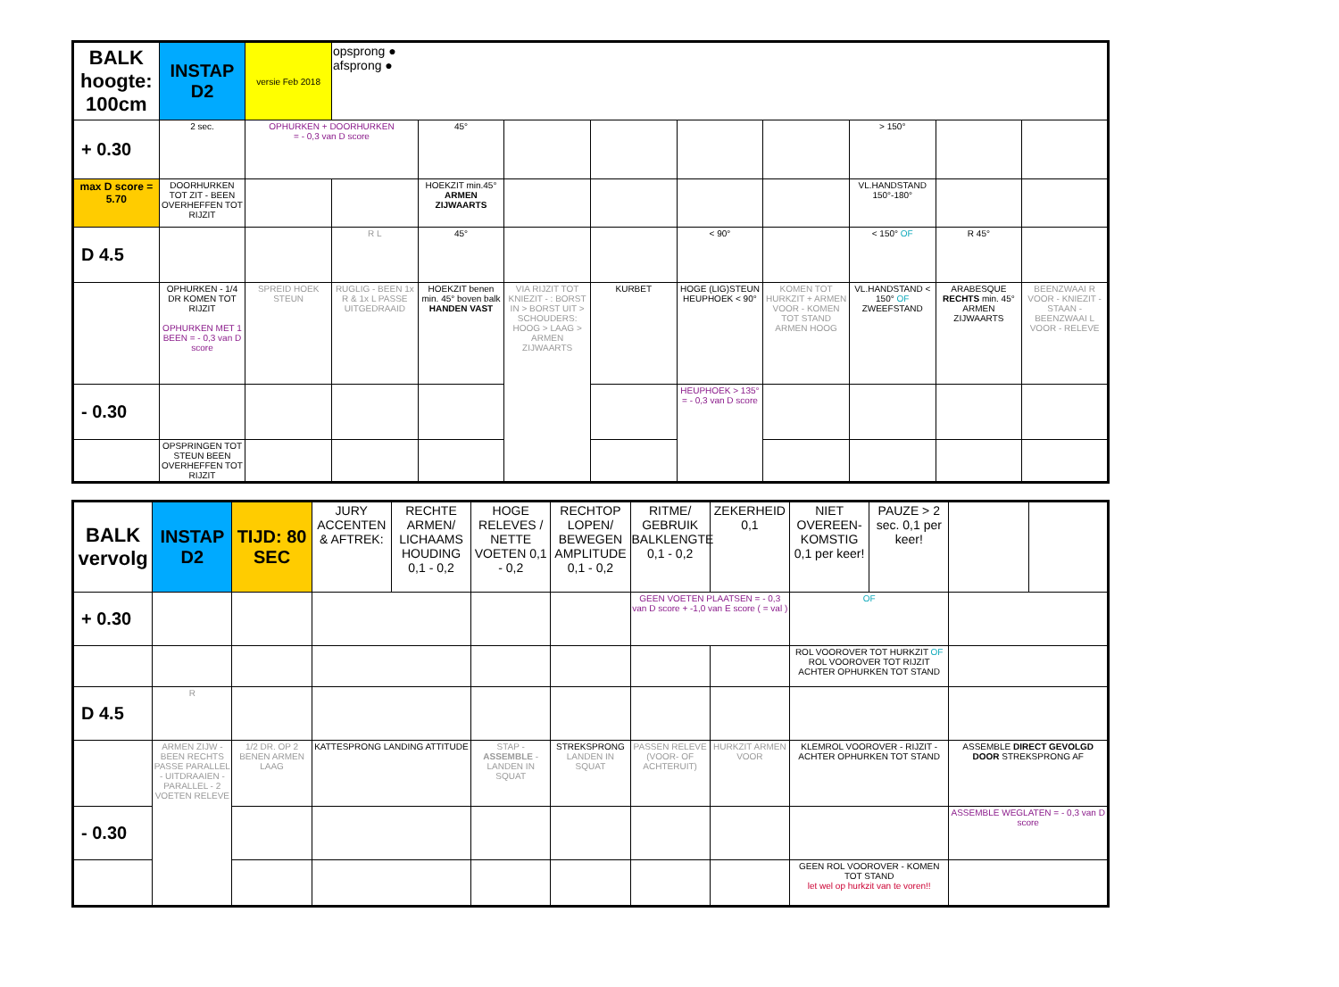| BALK hoogte: 100cm | INSTAP D2 | versie Feb 2018 | opsprong ● afsprong ● | | | | | | | | |
| + 0.30 | 2 sec. | OPHURKEN + DOORHURKEN = - 0,3 van D score | | 45° | | | | | > 150° | | |
| max D score = 5.70 | DOORHURKEN TOT ZIT - BEEN OVERHEFFEN TOT RIJZIT | | | HOEKZIT min.45° ARMEN ZIJWAARTS | | | | | VL.HANDSTAND 150°-180° | | |
| D 4.5 | | | R L | 45° | | | < 90° | | < 150° OF | R 45° | |
| | OPHURKEN - 1/4 DR KOMEN TOT RIJZIT OPHURKEN MET 1 BEEN = - 0,3 van D score | SPREID HOEK STEUN | RUGLIG - BEEN 1x R & 1x L PASSE UITGEDRAAID | HOEKZIT benen min. 45° boven balk HANDEN VAST | VIA RIJZIT TOT KNIEZIT - : BORST IN > BORST UIT > SCHOUDERS: HOOG > LAAG > ARMEN ZIJWAARTS | KURBET | HOGE (LIG)STEUN HEUPHOEK < 90° | KOMEN TOT HURKZIT + ARMEN VOOR - KOMEN TOT STAND ARMEN HOOG | VL.HANDSTAND < 150° OF ZWEEFSTAND | ARABESQUE RECHTS min. 45° ARMEN ZIJWAARTS | BEENZWAAI R VOOR - KNIEZIT - STAAN - BEENZWAAI L VOOR - RELEVE |
| - 0.30 | | | | | | | HEUPHOEK > 135° = - 0,3 van D score | | | | |
| | OPSPRINGEN TOT STEUN BEEN OVERHEFFEN TOT RIJZIT | | | | | | | | | | |
| BALK vervolg | INSTAP D2 | TIJD: 80 SEC | JURY ACCENTEN & AFTREK: | RECHTE ARMEN/ LICHAAMS HOUDING 0,1 - 0,2 | HOGE RELEVES / NETTE VOETEN 0,1 - 0,2 | RECHTOP LOPEN/ BEWEGEN AMPLITUDE 0,1 - 0,2 | RITME/ GEBRUIK BALKLENGTE 0,1 - 0,2 | ZEKERHEID 0,1 | NIET OVEREEN-KOMSTIG 0,1 per keer! | PAUZE > 2 sec. 0,1 per keer! | |
| + 0.30 | | | | | | | GEEN VOETEN PLAATSEN = - 0,3 van D score + -1,0 van E score ( = val ) | | OF | | |
| | | | | | | | | | ROL VOOROVER TOT HURKZIT OF ROL VOOROVER TOT RIJZIT ACHTER OPHURKEN TOT STAND | | |
| D 4.5 | R | | | | | | | | | | |
| | ARMEN ZIJW - BEEN RECHTS PASSE PARALLEL - UITDRAAIEN - PARALLEL - 2 VOETEN RELEVE | 1/2 DR. OP 2 BENEN ARMEN LAAG | KATTESPRONG LANDING ATTITUDE | | STAP - ASSEMBLE - LANDEN IN SQUAT | STREKSPRONG LANDEN IN SQUAT | PASSEN RELEVE (VOOR- OF ACHTERUIT) | HURKZIT ARMEN VOOR | KLEMROL VOOROVER - RIJZIT - ACHTER OPHURKEN TOT STAND | | ASSEMBLE DIRECT GEVOLGD DOOR STREKSPRONG AF |
| - 0.30 | | | | | | | | | | | ASSEMBLE WEGLATEN = - 0,3 van D score |
| | | | | | | | | | GEEN ROL VOOROVER - KOMEN TOT STAND let wel op hurkzit van te voren!! | | |